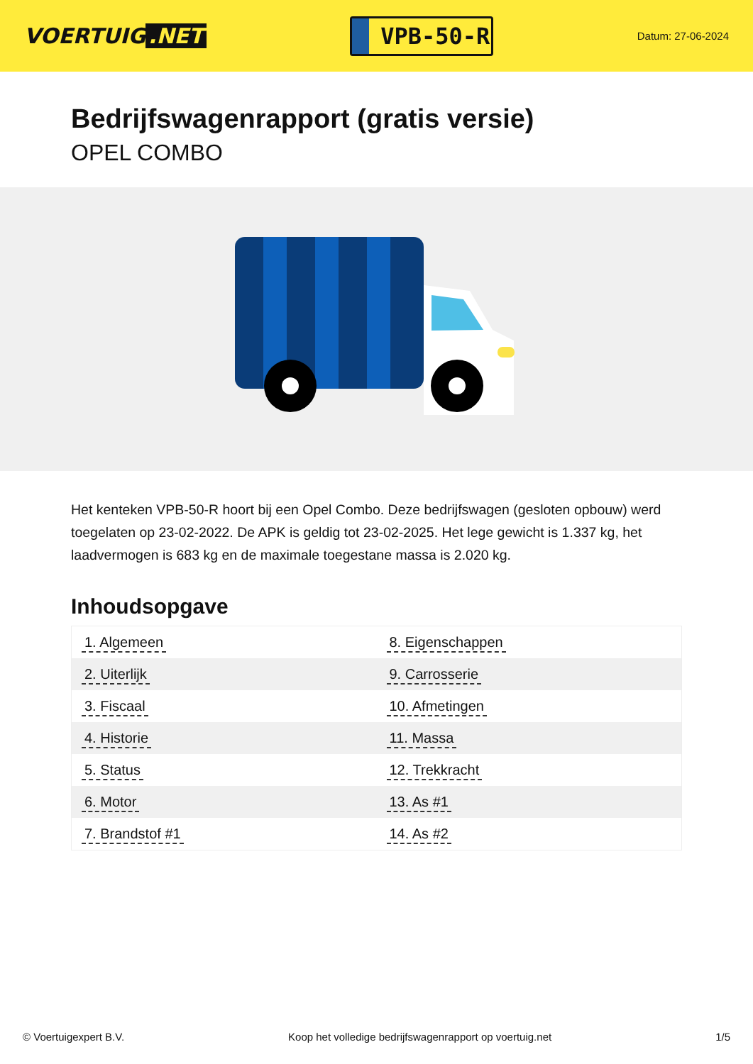VOERTUIG.NET
VPB-50-R
Datum: 27-06-2024
Bedrijfswagenrapport (gratis versie)
OPEL COMBO
Het kenteken VPB-50-R hoort bij een Opel Combo. Deze bedrijfswagen (gesloten opbouw) werd toegelaten op 23-02-2022. De APK is geldig tot 23-02-2025. Het lege gewicht is 1.337 kg, het laadvermogen is 683 kg en de maximale toegestane massa is 2.020 kg.
Inhoudsopgave
| 1. Algemeen | 8. Eigenschappen |
| 2. Uiterlijk | 9. Carrosserie |
| 3. Fiscaal | 10. Afmetingen |
| 4. Historie | 11. Massa |
| 5. Status | 12. Trekkracht |
| 6. Motor | 13. As #1 |
| 7. Brandstof #1 | 14. As #2 |
© Voertuigexpert B.V. Koop het volledige bedrijfswagenrapport op voertuig.net 1/5